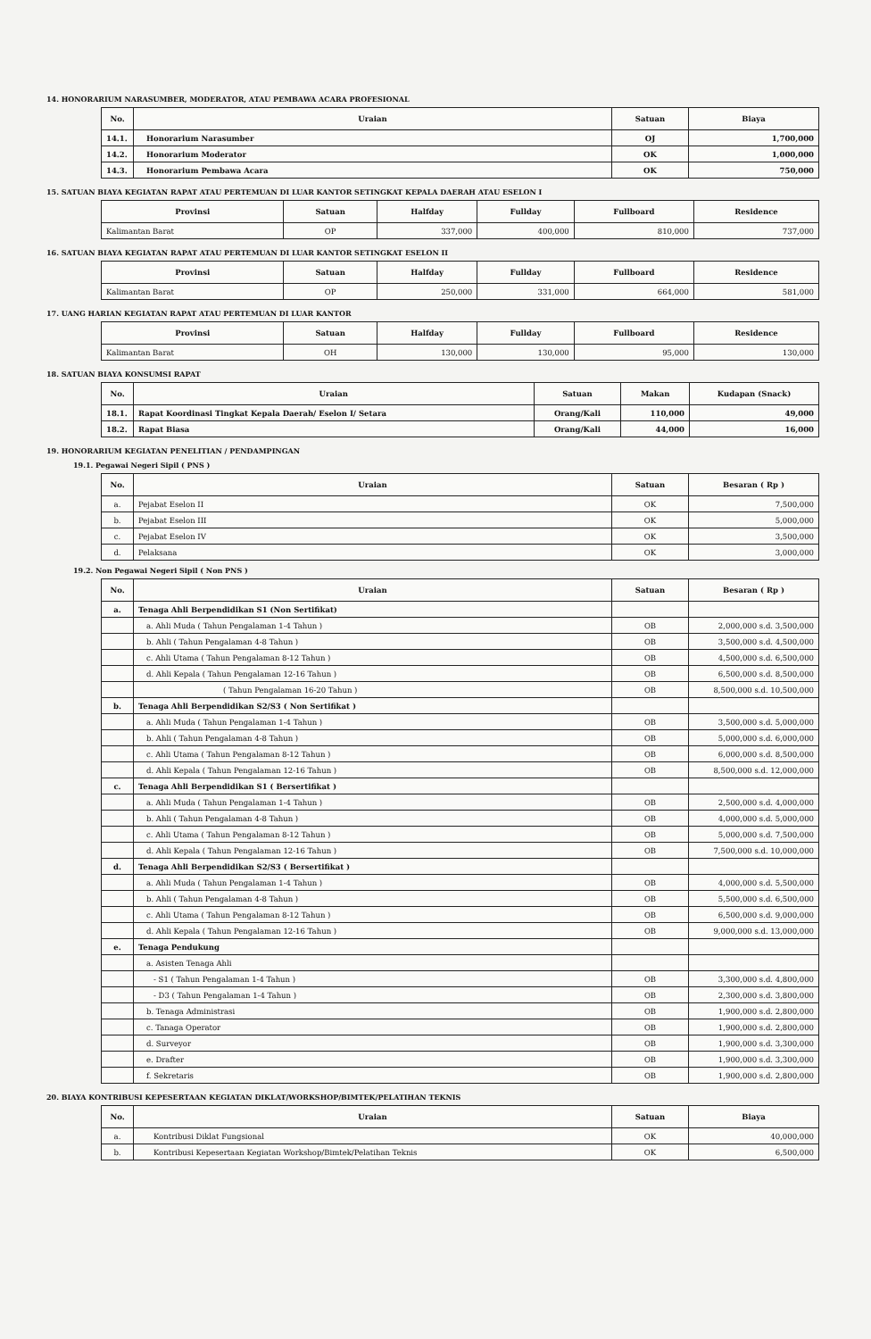14. HONORARIUM NARASUMBER, MODERATOR, ATAU PEMBAWA ACARA PROFESIONAL
| No. | Uraian | Satuan | Biaya |
| --- | --- | --- | --- |
| 14.1. | Honorarium Narasumber | OJ | 1,700,000 |
| 14.2. | Honorarium Moderator | OK | 1,000,000 |
| 14.3. | Honorarium Pembawa Acara | OK | 750,000 |
15. SATUAN BIAYA KEGIATAN RAPAT ATAU PERTEMUAN DI LUAR KANTOR SETINGKAT KEPALA DAERAH ATAU ESELON I
| Provinsi | Satuan | Halfday | Fullday | Fullboard | Residence |
| --- | --- | --- | --- | --- | --- |
| Kalimantan Barat | OP | 337,000 | 400,000 | 810,000 | 737,000 |
16. SATUAN BIAYA KEGIATAN RAPAT ATAU PERTEMUAN DI LUAR KANTOR SETINGKAT ESELON II
| Provinsi | Satuan | Halfday | Fullday | Fullboard | Residence |
| --- | --- | --- | --- | --- | --- |
| Kalimantan Barat | OP | 250,000 | 331,000 | 664,000 | 581,000 |
17. UANG HARIAN KEGIATAN RAPAT ATAU PERTEMUAN DI LUAR KANTOR
| Provinsi | Satuan | Halfday | Fullday | Fullboard | Residence |
| --- | --- | --- | --- | --- | --- |
| Kalimantan Barat | OH | 130,000 | 130,000 | 95,000 | 130,000 |
18. SATUAN BIAYA KONSUMSI RAPAT
| No. | Uraian | Satuan | Makan | Kudapan (Snack) |
| --- | --- | --- | --- | --- |
| 18.1. | Rapat Koordinasi Tingkat Kepala Daerah/ Eselon I/ Setara | Orang/Kali | 110,000 | 49,000 |
| 18.2. | Rapat Biasa | Orang/Kali | 44,000 | 16,000 |
19. HONORARIUM KEGIATAN PENELITIAN / PENDAMPINGAN
19.1. Pegawai Negeri Sipil ( PNS )
| No. | Uraian | Satuan | Besaran ( Rp ) |
| --- | --- | --- | --- |
| a. | Pejabat Eselon II | OK | 7,500,000 |
| b. | Pejabat Eselon III | OK | 5,000,000 |
| c. | Pejabat Eselon IV | OK | 3,500,000 |
| d. | Pelaksana | OK | 3,000,000 |
19.2. Non Pegawai Negeri Sipil ( Non PNS )
| No. | Uraian | Satuan | Besaran ( Rp ) |
| --- | --- | --- | --- |
| a. | Tenaga Ahli Berpendidikan S1 (Non Sertifikat) | | |
| | a. Ahli Muda ( Tahun Pengalaman 1-4 Tahun ) | OB | 2,000,000 s.d. 3,500,000 |
| | b. Ahli ( Tahun Pengalaman 4-8 Tahun ) | OB | 3,500,000 s.d. 4,500,000 |
| | c. Ahli Utama ( Tahun Pengalaman 8-12 Tahun ) | OB | 4,500,000 s.d. 6,500,000 |
| | d. Ahli Kepala ( Tahun Pengalaman 12-16 Tahun ) | OB | 6,500,000 s.d. 8,500,000 |
| | ( Tahun Pengalaman 16-20 Tahun ) | OB | 8,500,000 s.d. 10,500,000 |
| b. | Tenaga Ahli Berpendidikan S2/S3 ( Non Sertifikat ) | | |
| | a. Ahli Muda ( Tahun Pengalaman 1-4 Tahun ) | OB | 3,500,000 s.d. 5,000,000 |
| | b. Ahli ( Tahun Pengalaman 4-8 Tahun ) | OB | 5,000,000 s.d. 6,000,000 |
| | c. Ahli Utama ( Tahun Pengalaman 8-12 Tahun ) | OB | 6,000,000 s.d. 8,500,000 |
| | d. Ahli Kepala ( Tahun Pengalaman 12-16 Tahun ) | OB | 8,500,000 s.d. 12,000,000 |
| c. | Tenaga Ahli Berpendidikan S1 ( Bersertifikat ) | | |
| | a. Ahli Muda ( Tahun Pengalaman 1-4 Tahun ) | OB | 2,500,000 s.d. 4,000,000 |
| | b. Ahli ( Tahun Pengalaman 4-8 Tahun ) | OB | 4,000,000 s.d. 5,000,000 |
| | c. Ahli Utama ( Tahun Pengalaman 8-12 Tahun ) | OB | 5,000,000 s.d. 7,500,000 |
| | d. Ahli Kepala ( Tahun Pengalaman 12-16 Tahun ) | OB | 7,500,000 s.d. 10,000,000 |
| d. | Tenaga Ahli Berpendidikan S2/S3 ( Bersertifikat ) | | |
| | a. Ahli Muda ( Tahun Pengalaman 1-4 Tahun ) | OB | 4,000,000 s.d. 5,500,000 |
| | b. Ahli ( Tahun Pengalaman 4-8 Tahun ) | OB | 5,500,000 s.d. 6,500,000 |
| | c. Ahli Utama ( Tahun Pengalaman 8-12 Tahun ) | OB | 6,500,000 s.d. 9,000,000 |
| | d. Ahli Kepala ( Tahun Pengalaman 12-16 Tahun ) | OB | 9,000,000 s.d. 13,000,000 |
| e. | Tenaga Pendukung | | |
| | a. Asisten Tenaga Ahli | | |
| | - S1 ( Tahun Pengalaman 1-4 Tahun ) | OB | 3,300,000 s.d. 4,800,000 |
| | - D3 ( Tahun Pengalaman 1-4 Tahun ) | OB | 2,300,000 s.d. 3,800,000 |
| | b. Tenaga Administrasi | OB | 1,900,000 s.d. 2,800,000 |
| | c. Tanaga Operator | OB | 1,900,000 s.d. 2,800,000 |
| | d. Surveyor | OB | 1,900,000 s.d. 3,300,000 |
| | e. Drafter | OB | 1,900,000 s.d. 3,300,000 |
| | f. Sekretaris | OB | 1,900,000 s.d. 2,800,000 |
20. BIAYA KONTRIBUSI KEPESERTAAN KEGIATAN DIKLAT/WORKSHOP/BIMTEK/PELATIHAN TEKNIS
| No. | Uraian | Satuan | Biaya |
| --- | --- | --- | --- |
| a. | Kontribusi Diklat Fungsional | OK | 40,000,000 |
| b. | Kontribusi Kepesertaan Kegiatan Workshop/Bimtek/Pelatihan Teknis | OK | 6,500,000 |